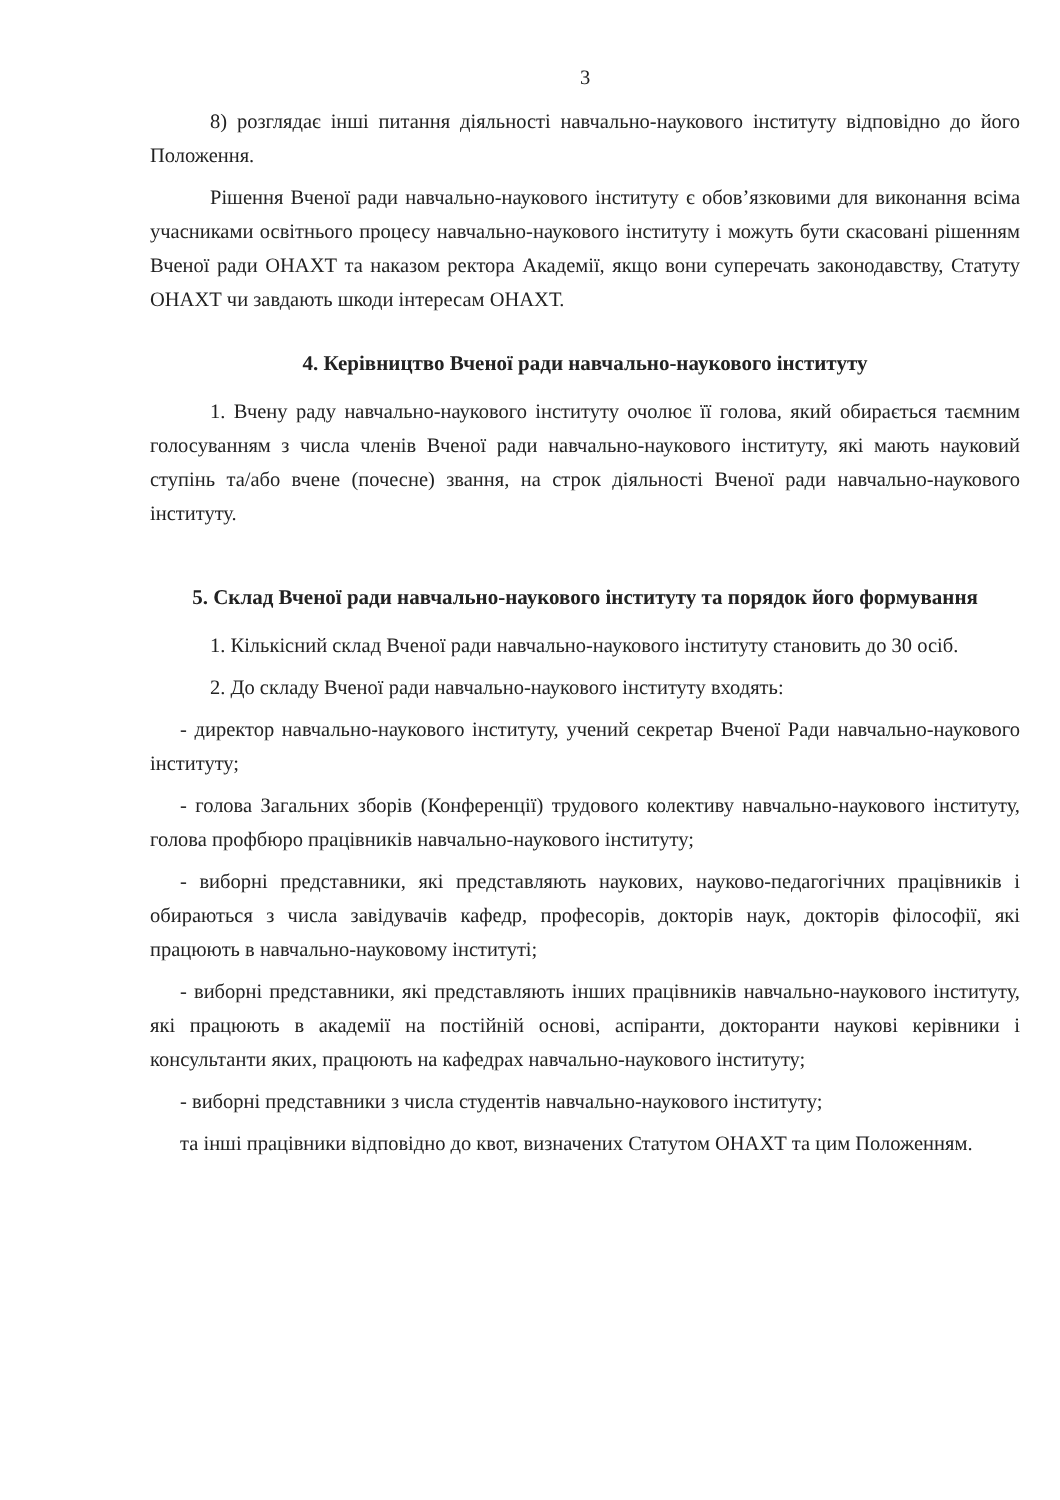3
8) розглядає інші питання діяльності навчально-наукового інституту відповідно до його Положення.
Рішення Вченої ради навчально-наукового інституту є обов’язковими для виконання всіма учасниками освітнього процесу навчально-наукового інституту і можуть бути скасовані рішенням Вченої ради ОНАХТ та наказом ректора Академії, якщо вони суперечать законодавству, Статуту ОНАХТ чи завдають шкоди інтересам ОНАХТ.
4. Керівництво Вченої ради навчально-наукового інституту
1. Вчену раду навчально-наукового інституту очолює її голова, який обирається таємним голосуванням з числа членів Вченої ради навчально-наукового інституту, які мають науковий ступінь та/або вчене (почесне) звання, на строк діяльності Вченої ради навчально-наукового інституту.
5. Склад Вченої ради навчально-наукового інституту та порядок його формування
1. Кількісний склад Вченої ради навчально-наукового інституту становить до 30 осіб.
2. До складу Вченої ради навчально-наукового інституту входять:
- директор навчально-наукового інституту, учений секретар Вченої Ради навчально-наукового інституту;
- голова Загальних зборів (Конференції) трудового колективу навчально-наукового інституту, голова профбюро працівників навчально-наукового інституту;
- виборні представники, які представляють наукових, науково-педагогічних працівників і обираються з числа завідувачів кафедр, професорів, докторів наук, докторів філософії, які працюють в навчально-науковому інституті;
- виборні представники, які представляють інших працівників навчально-наукового інституту, які працюють в академії на постійній основі, аспіранти, докторанти наукові керівники і консультанти яких, працюють на кафедрах навчально-наукового інституту;
- виборні представники з числа студентів навчально-наукового інституту;
та інші працівники відповідно до квот, визначених Статутом ОНАХТ та цим Положенням.